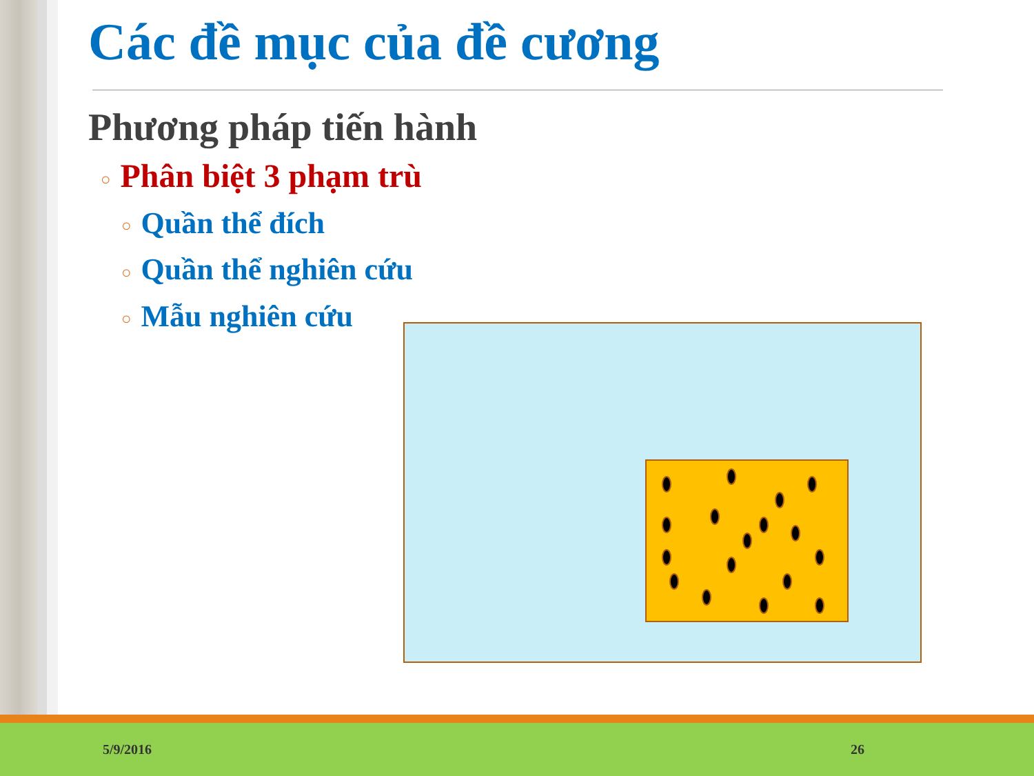Các đề mục của đề cương
Phương pháp tiến hành
○ Phân biệt 3 phạm trù
○ Quần thể đích
○ Quần thể nghiên cứu
○ Mẫu nghiên cứu
5/9/2016 26